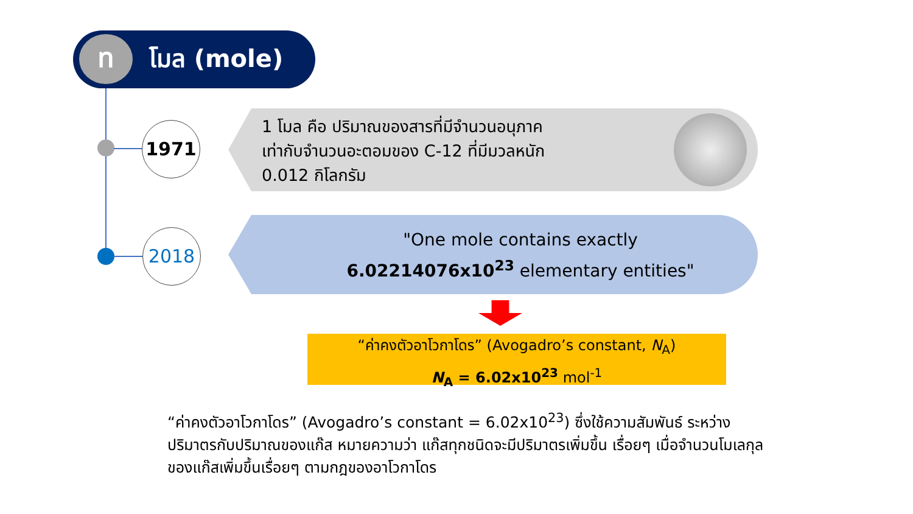ท โมล (mole)
1971
2018
1 โมล คือ ปริมาณของสารที่มีจำนวนอนุภาค
เท่ากับจำนวนอะตอมของ C-12 ที่มีมวลหนัก
0.012 กิโลกรัม
"One mole contains exactly
6.02214076x10<sup>23</sup> elementary entities"
“ค่าคงตัวอาโวกาโดร” (Avogadro’s constant, N<sub>A</sub>)
N<sub>A</sub> = 6.02x10<sup>23</sup> mol<sup>-1</sup>
“ค่าคงตัวอาโวกาโดร” (Avogadro’s constant = 6.02x10<sup>23</sup>) ซึ่งใช้ความสัมพันธ์ ระหว่างปริมาตรกับปริมาณของแก๊ส หมายความว่า แก๊สทุกชนิดจะมีปริมาตรเพิ่มขึ้น เรื่อยๆ เมื่อจำนวนโมเลกุลของแก๊สเพิ่มขึ้นเรื่อยๆ ตามกฎของอาโวกาโดร